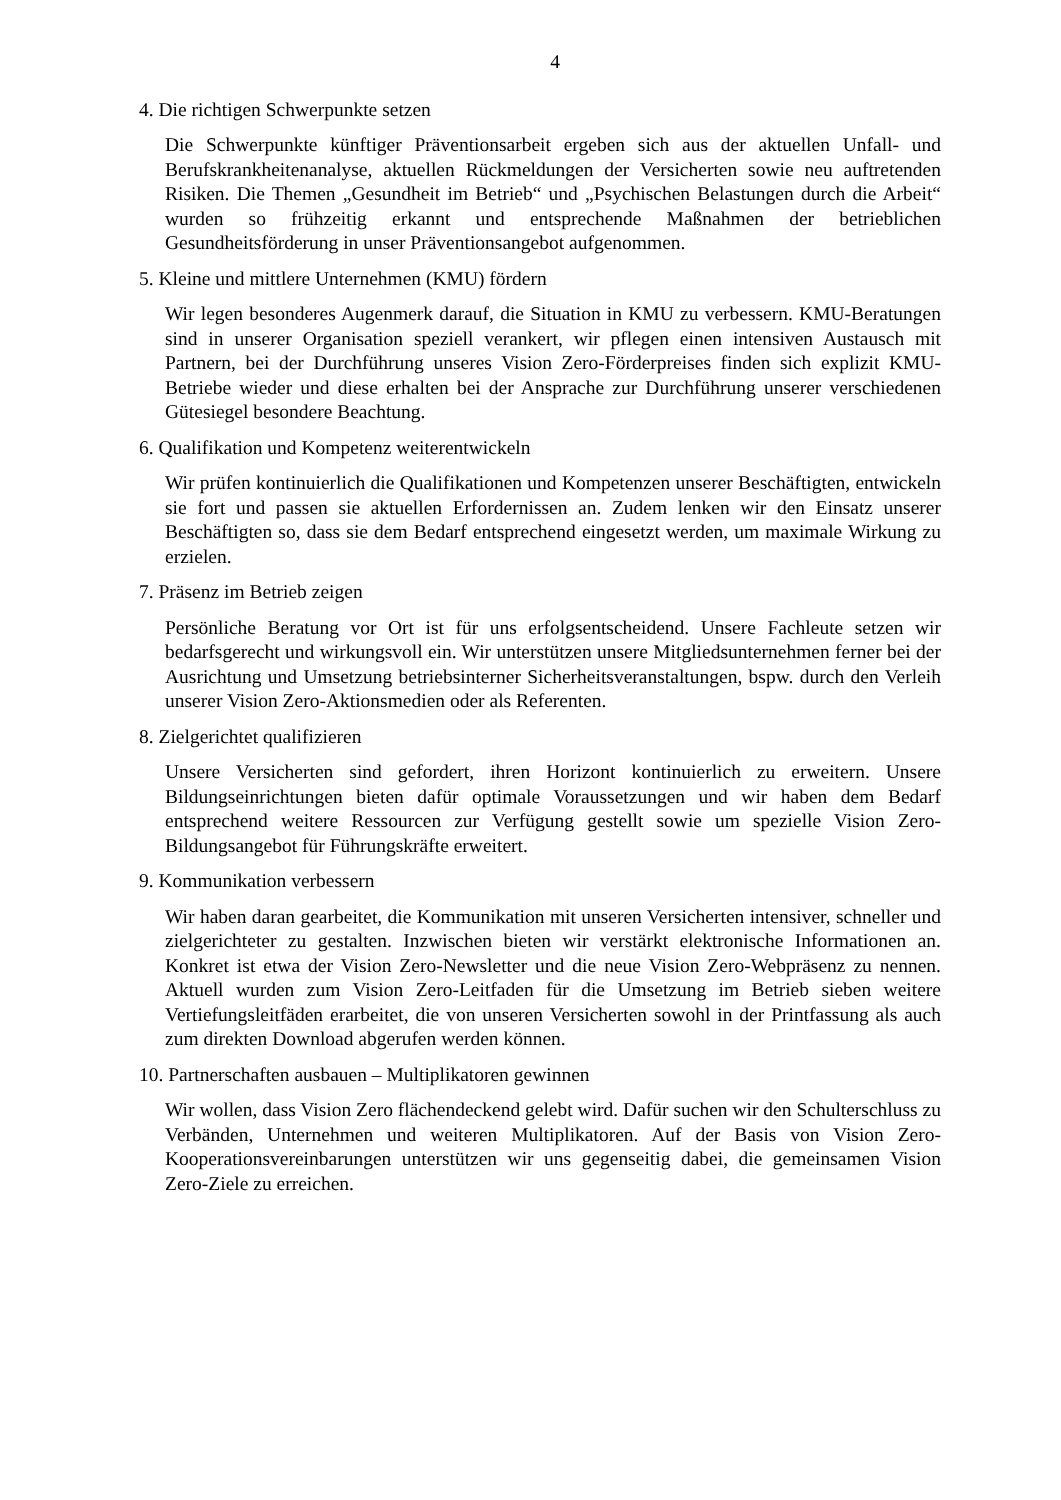4
4. Die richtigen Schwerpunkte setzen
Die Schwerpunkte künftiger Präventionsarbeit ergeben sich aus der aktuellen Unfall- und Berufskrankheitenanalyse, aktuellen Rückmeldungen der Versicherten sowie neu auftretenden Risiken. Die Themen „Gesundheit im Betrieb“ und „Psychischen Belastungen durch die Arbeit“ wurden so frühzeitig erkannt und entsprechende Maßnahmen der betrieblichen Gesundheitsförderung in unser Präventionsangebot aufgenommen.
5. Kleine und mittlere Unternehmen (KMU) fördern
Wir legen besonderes Augenmerk darauf, die Situation in KMU zu verbessern. KMU-Beratungen sind in unserer Organisation speziell verankert, wir pflegen einen intensiven Austausch mit Partnern, bei der Durchführung unseres Vision Zero-Förderpreises finden sich explizit KMU-Betriebe wieder und diese erhalten bei der Ansprache zur Durchführung unserer verschiedenen Gütesiegel besondere Beachtung.
6. Qualifikation und Kompetenz weiterentwickeln
Wir prüfen kontinuierlich die Qualifikationen und Kompetenzen unserer Beschäftigten, entwickeln sie fort und passen sie aktuellen Erfordernissen an. Zudem lenken wir den Einsatz unserer Beschäftigten so, dass sie dem Bedarf entsprechend eingesetzt werden, um maximale Wirkung zu erzielen.
7. Präsenz im Betrieb zeigen
Persönliche Beratung vor Ort ist für uns erfolgsentscheidend. Unsere Fachleute setzen wir bedarfsgerecht und wirkungsvoll ein. Wir unterstützen unsere Mitgliedsunternehmen ferner bei der Ausrichtung und Umsetzung betriebsinterner Sicherheitsveranstaltungen, bspw. durch den Verleih unserer Vision Zero-Aktionsmedien oder als Referenten.
8. Zielgerichtet qualifizieren
Unsere Versicherten sind gefordert, ihren Horizont kontinuierlich zu erweitern. Unsere Bildungseinrichtungen bieten dafür optimale Voraussetzungen und wir haben dem Bedarf entsprechend weitere Ressourcen zur Verfügung gestellt sowie um spezielle Vision Zero-Bildungsangebot für Führungskräfte erweitert.
9. Kommunikation verbessern
Wir haben daran gearbeitet, die Kommunikation mit unseren Versicherten intensiver, schneller und zielgerichteter zu gestalten. Inzwischen bieten wir verstärkt elektronische Informationen an. Konkret ist etwa der Vision Zero-Newsletter und die neue Vision Zero-Webpräsenz zu nennen. Aktuell wurden zum Vision Zero-Leitfaden für die Umsetzung im Betrieb sieben weitere Vertiefungsleitfäden erarbeitet, die von unseren Versicherten sowohl in der Printfassung als auch zum direkten Download abgerufen werden können.
10. Partnerschaften ausbauen – Multiplikatoren gewinnen
Wir wollen, dass Vision Zero flächendeckend gelebt wird. Dafür suchen wir den Schulterschluss zu Verbänden, Unternehmen und weiteren Multiplikatoren. Auf der Basis von Vision Zero-Kooperationsvereinbarungen unterstützen wir uns gegenseitig dabei, die gemeinsamen Vision Zero-Ziele zu erreichen.